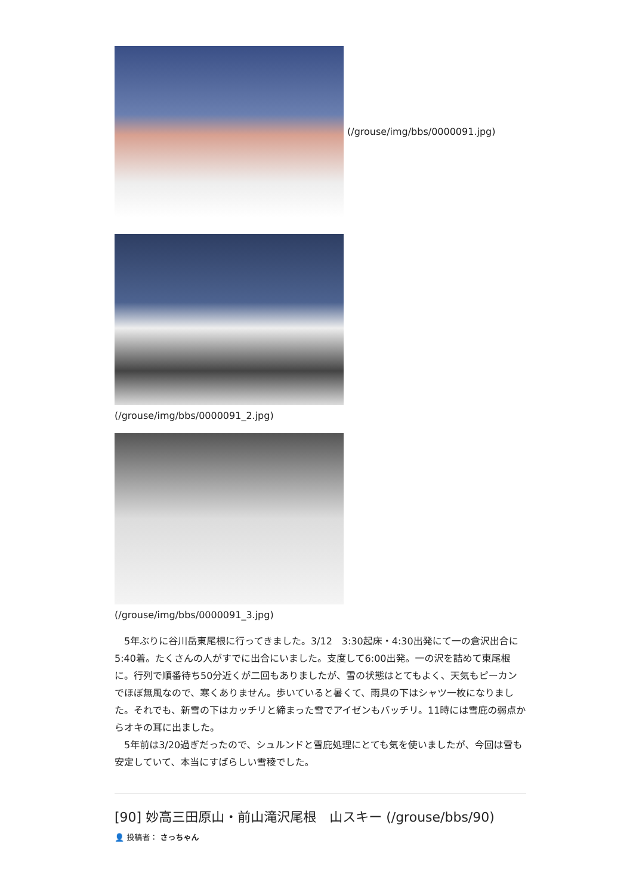(/grouse/img/bbs/0000091.jpg)
(/grouse/img/bbs/0000091_2.jpg)
(/grouse/img/bbs/0000091_3.jpg)
5年ぶりに谷川岳東尾根に行ってきました。3/12　3:30起床・4:30出発にて一の倉沢出合に5:40着。たくさんの人がすでに出合にいました。支度して6:00出発。一の沢を詰めて東尾根に。行列で順番待ち50分近くが二回もありましたが、雪の状態はとてもよく、天気もピーカンでほぼ無風なので、寒くありません。歩いていると暑くて、雨具の下はシャツ一枚になりました。それでも、新雪の下はカッチリと締まった雪でアイゼンもバッチリ。11時には雪庇の弱点からオキの耳に出ました。
5年前は3/20過ぎだったので、シュルンドと雪庇処理にとても気を使いましたが、今回は雪も安定していて、本当にすばらしい雪稜でした。
[90] 妙高三田原山・前山滝沢尾根　山スキー (/grouse/bbs/90)
👤 投稿者： さっちゃん